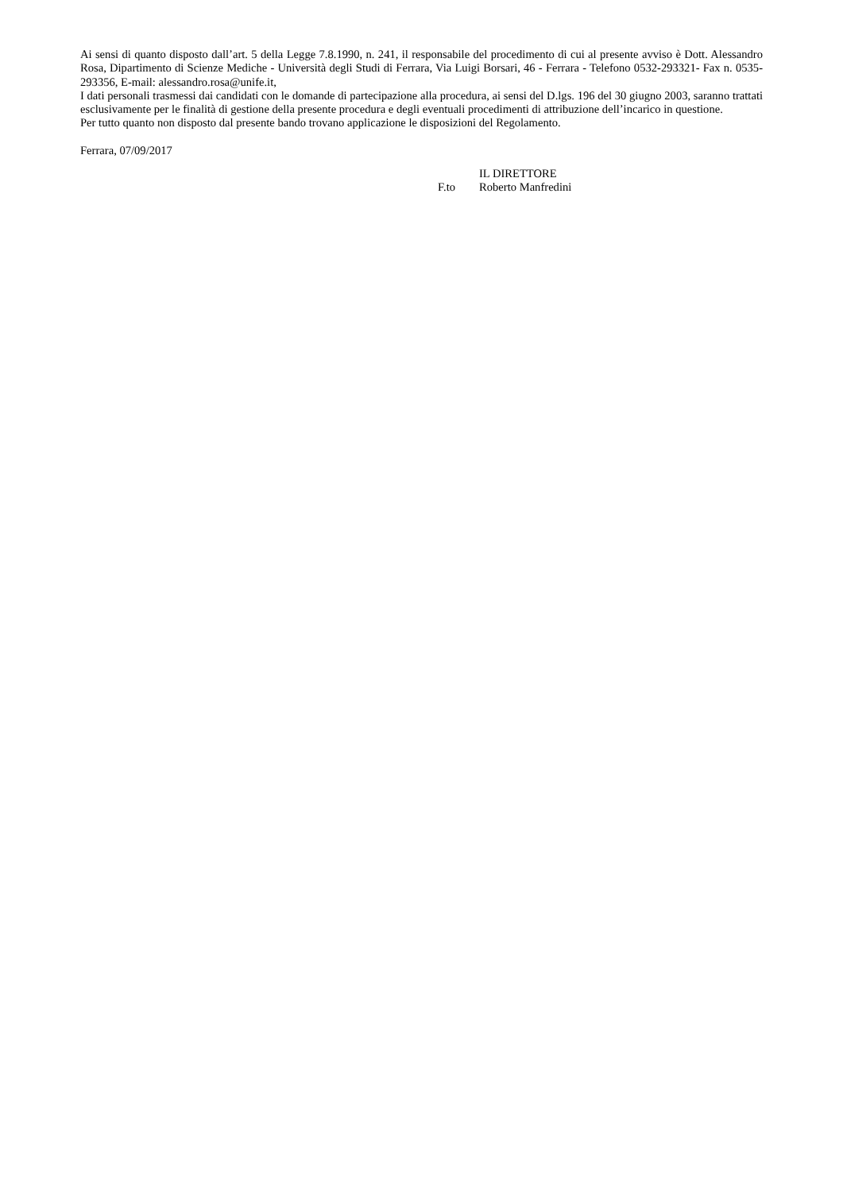Ai sensi di quanto disposto dall’art. 5 della Legge 7.8.1990, n. 241, il responsabile del procedimento di cui al presente avviso è Dott. Alessandro Rosa, Dipartimento di Scienze Mediche - Università degli Studi di Ferrara, Via Luigi Borsari, 46 - Ferrara - Telefono 0532-293321- Fax n. 0535-293356, E-mail: alessandro.rosa@unife.it,
I dati personali trasmessi dai candidati con le domande di partecipazione alla procedura, ai sensi del D.lgs. 196 del 30 giugno 2003, saranno trattati esclusivamente per le finalità di gestione della presente procedura e degli eventuali procedimenti di attribuzione dell’incarico in questione.
Per tutto quanto non disposto dal presente bando trovano applicazione le disposizioni del Regolamento.
Ferrara, 07/09/2017
F.to IL DIRETTORE
Roberto Manfredini